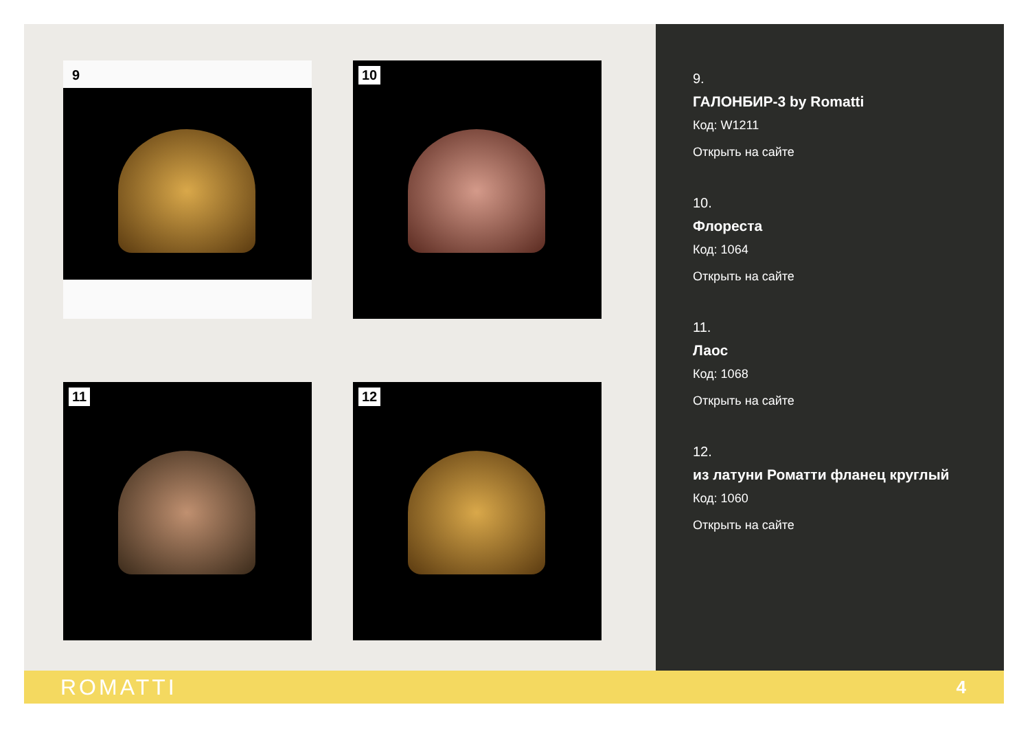9
10
11
12
9.
ГАЛОНБИР-3 by Romatti
Код: W1211
Открыть на сайте
10.
Флореста
Код: 1064
Открыть на сайте
11.
Лаос
Код: 1068
Открыть на сайте
12.
из латуни Роматти фланец круглый
Код: 1060
Открыть на сайте
ROMATTI 4